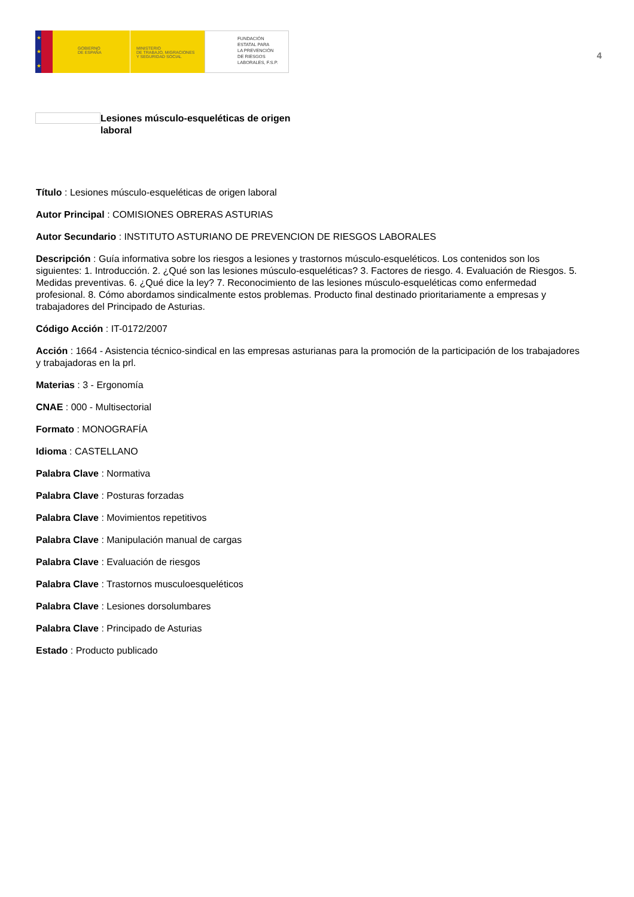★
★
★
GOBIERNO
DE ESPAÑA
MINISTERIO
DE TRABAJO, MIGRACIONES
Y SEGURIDAD SOCIAL
FUNDACIÓN
ESTATAL PARA
LA PREVENCIÓN
DE RIESGOS
LABORALES, F.S.P.
4
Lesiones músculo-esqueléticas de origen laboral
Título : Lesiones músculo-esqueléticas de origen laboral
Autor Principal : COMISIONES OBRERAS ASTURIAS
Autor Secundario : INSTITUTO ASTURIANO DE PREVENCION DE RIESGOS LABORALES
Descripción : Guía informativa sobre los riesgos a lesiones y trastornos músculo-esqueléticos. Los contenidos son los siguientes: 1. Introducción. 2. ¿Qué son las lesiones músculo-esqueléticas? 3. Factores de riesgo. 4. Evaluación de Riesgos. 5. Medidas preventivas. 6. ¿Qué dice la ley? 7. Reconocimiento de las lesiones músculo-esqueléticas como enfermedad profesional. 8. Cómo abordamos sindicalmente estos problemas. Producto final destinado prioritariamente a empresas y trabajadores del Principado de Asturias.
Código Acción : IT-0172/2007
Acción : 1664 - Asistencia técnico-sindical en las empresas asturianas para la promoción de la participación de los trabajadores y trabajadoras en la prl.
Materias : 3 - Ergonomía
CNAE : 000 - Multisectorial
Formato : MONOGRAFÍA
Idioma : CASTELLANO
Palabra Clave : Normativa
Palabra Clave : Posturas forzadas
Palabra Clave : Movimientos repetitivos
Palabra Clave : Manipulación manual de cargas
Palabra Clave : Evaluación de riesgos
Palabra Clave : Trastornos musculoesqueléticos
Palabra Clave : Lesiones dorsolumbares
Palabra Clave : Principado de Asturias
Estado : Producto publicado